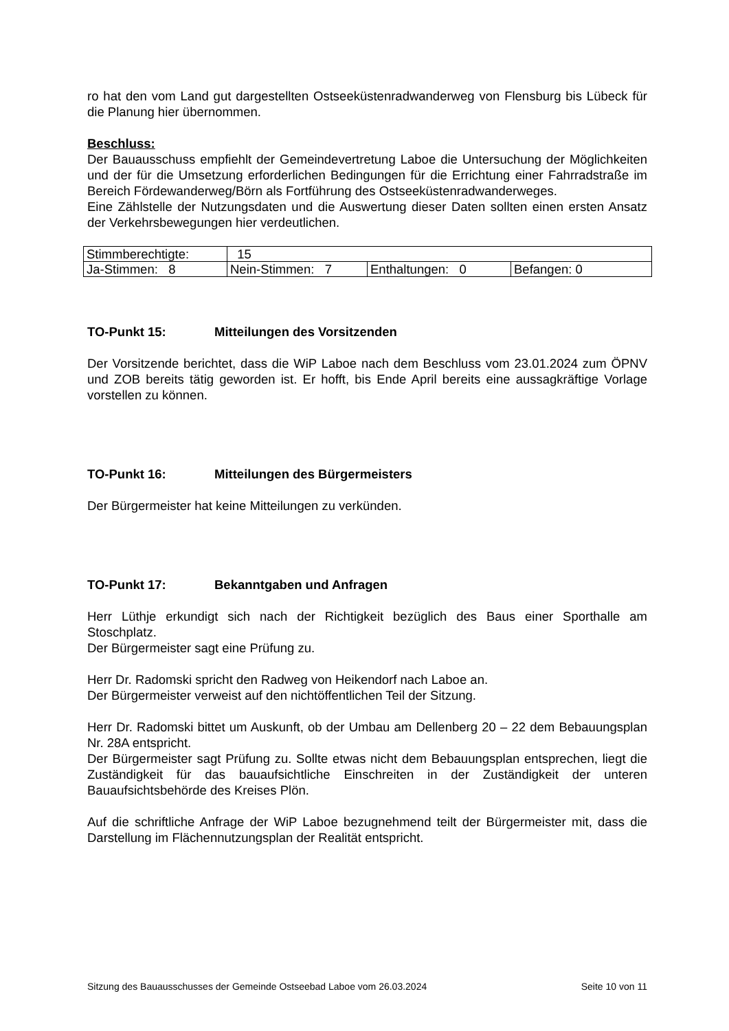ro hat den vom Land gut dargestellten Ostseeküstenradwanderweg von Flensburg bis Lübeck für die Planung hier übernommen.
Beschluss:
Der Bauausschuss empfiehlt der Gemeindevertretung Laboe die Untersuchung der Möglichkeiten und der für die Umsetzung erforderlichen Bedingungen für die Errichtung einer Fahrradstraße im Bereich Fördewanderweg/Börn als Fortführung des Ostseeküstenradwanderweges.
Eine Zählstelle der Nutzungsdaten und die Auswertung dieser Daten sollten einen ersten Ansatz der Verkehrsbewegungen hier verdeutlichen.
| Stimmberechtigte: | 15 | | |
| Ja-Stimmen: 8 | Nein-Stimmen: 7 | Enthaltungen: 0 | Befangen: 0 |
TO-Punkt 15: Mitteilungen des Vorsitzenden
Der Vorsitzende berichtet, dass die WiP Laboe nach dem Beschluss vom 23.01.2024 zum ÖPNV und ZOB bereits tätig geworden ist. Er hofft, bis Ende April bereits eine aussagkräftige Vorlage vorstellen zu können.
TO-Punkt 16: Mitteilungen des Bürgermeisters
Der Bürgermeister hat keine Mitteilungen zu verkünden.
TO-Punkt 17: Bekanntgaben und Anfragen
Herr Lüthje erkundigt sich nach der Richtigkeit bezüglich des Baus einer Sporthalle am Stoschplatz.
Der Bürgermeister sagt eine Prüfung zu.
Herr Dr. Radomski spricht den Radweg von Heikendorf nach Laboe an.
Der Bürgermeister verweist auf den nichtöffentlichen Teil der Sitzung.
Herr Dr. Radomski bittet um Auskunft, ob der Umbau am Dellenberg 20 – 22 dem Bebauungsplan Nr. 28A entspricht.
Der Bürgermeister sagt Prüfung zu. Sollte etwas nicht dem Bebauungsplan entsprechen, liegt die Zuständigkeit für das bauaufsichtliche Einschreiten in der Zuständigkeit der unteren Bauaufsichtsbehörde des Kreises Plön.
Auf die schriftliche Anfrage der WiP Laboe bezugnehmend teilt der Bürgermeister mit, dass die Darstellung im Flächennutzungsplan der Realität entspricht.
Sitzung des Bauausschusses der Gemeinde Ostseebad Laboe vom 26.03.2024 Seite 10 von 11